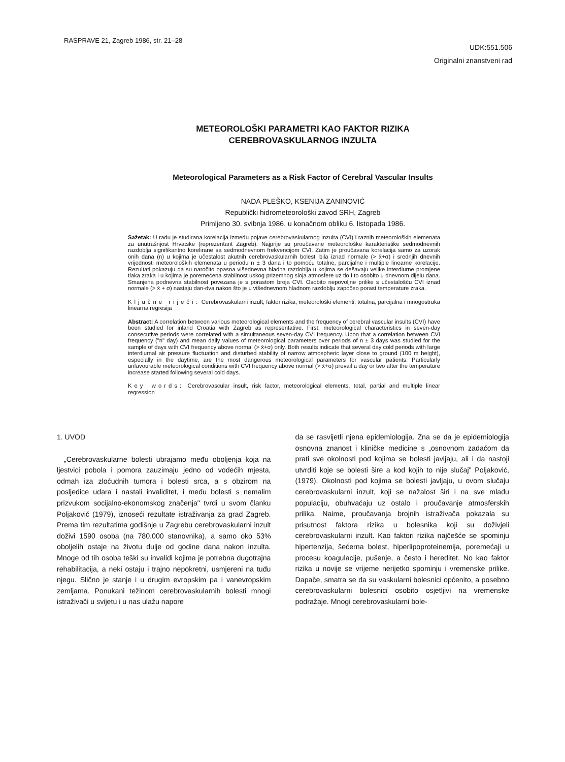RASPRAVE 21, Zagreb 1986, str. 21–28
UDK:551.506
Originalni znanstveni rad
METEOROLOŠKI PARAMETRI KAO FAKTOR RIZIKA
CEREBROVASKULARNOG INZULTA
Meteorological Parameters as a Risk Factor of Cerebral Vascular Insults
NADA PLEŠKO, KSENIJA ZANINOVIĆ
Republički hidrometeorološki zavod SRH, Zagreb
Primljeno 30. svibnja 1986, u konačnom obliku 6. listopada 1986.
Sažetak: U radu je studirana korelacija između pojave cerebrovaskularnog inzulta (CVI) i raznih meteoroloških elemenata za unutrašnjost Hrvatske (reprezentant Zagreb). Najprije su proučavane meteorološke karakteristike sedmodnevnih razdoblja signifikantno korelirane sa sedmodnevnom frekvencijom CVI. Zatim je proučavana korelacija samo za uzorak onih dana (n) u kojima je učestalost akutnih cerebrovaskularnih bolesti bila iznad normale (> x̄+σ) i srednjih dnevnih vrijednosti meteoroloških elemenata u periodu n ± 3 dana i to pomoću totalne, parcijalne i multiple linearne korelacije. Rezultati pokazuju da su naročito opasna višednevna hladna razdoblja u kojima se dešavaju velike interdiurne promjene tlaka zraka i u kojima je poremećena stabilnost uskog prizemnog sloja atmosfere uz tlo i to osobito u dnevnom dijelu dana. Smanjena podnevna stabilnost povezana je s porastom broja CVI. Osobito nepovoljne prilike s učestalošću CVI iznad normale (> x̄ + σ) nastaju dan-dva nakon što je u višednevnom hladnom razdoblju započeo porast temperature zraka.
Ključne riječi: Cerebrovaskularni inzult, faktor rizika, meteorološki elementi, totalna, parcijalna i mnogostruka linearna regresija
Abstract: A correlation between various meteorological elements and the frequency of cerebral vascular insults (CVI) have been studied for inland Croatia with Zagreb as representative. First, meteorological characteristics in seven-day consecutive periods were correlated with a simultaneous seven-day CVI frequency. Upon that a correlation between CVI frequency ("n" day) and mean daily values of meteorological parameters over periods of n ± 3 days was studied for the sample of days with CVI frequency above normal (> x̄+σ) only. Both results indicate that several day cold periods with large interdiurnal air pressure fluctuation and disturbed stability of narrow atmospheric layer close to ground (100 m height), especially in the daytime, are the most dangerous meteorological parameters for vascular patients. Particularly unfavourable meteorological conditions with CVI frequency above normal (> x̄+σ) prevail a day or two after the temperature increase started following several cold days.
Key words: Cerebrovascular insult, risk factor, meteorological elements, total, partial and multiple linear regression
1. UVOD
„Cerebrovaskularne bolesti ubrajamo među oboljenja koja na ljestvici pobola i pomora zauzimaju jedno od vodećih mjesta, odmah iza zloćudnih tumora i bolesti srca, a s obzirom na posljedice udara i nastali invaliditet, i među bolesti s nemalim prizvukom socijalno-ekonomskog značenja" tvrdi u svom članku Poljaković (1979), iznoseći rezultate istraživanja za grad Zagreb. Prema tim rezultatima godišnje u Zagrebu cerebrovaskularni inzult doživi 1590 osoba (na 780.000 stanovnika), a samo oko 53% oboljelih ostaje na životu dulje od godine dana nakon inzulta. Mnoge od tih osoba teški su invalidi kojima je potrebna dugotrajna rehabilitacija, a neki ostaju i trajno nepokretni, usmjereni na tuđu njegu. Slično je stanje i u drugim evropskim pa i vanevropskim zemljama. Ponukani težinom cerebrovaskularnih bolesti mnogi istraživači u svijetu i u nas ulažu napore
da se rasvijetli njena epidemiologija. Zna se da je epidemiologija osnovna znanost i kliničke medicine s „osnovnom zadaćom da prati sve okolnosti pod kojima se bolesti javljaju, ali i da nastoji utvrditi koje se bolesti šire a kod kojih to nije slučaj" Poljaković, (1979). Okolnosti pod kojima se bolesti javljaju, u ovom slučaju cerebrovaskularni inzult, koji se nažalost širi i na sve mlađu populaciju, obuhvaćaju uz ostalo i proučavanje atmosferskih prilika. Naime, proučavanja brojnih istraživača pokazala su prisutnost faktora rizika u bolesnika koji su doživjeli cerebrovaskularni inzult. Kao faktori rizika najčešće se spominju hipertenzija, šećerna bolest, hiperlipoproteinemija, poremećaji u procesu koagulacije, pušenje, a često i hereditet. No kao faktor rizika u novije se vrijeme nerijetko spominju i vremenske prilike. Dapače, smatra se da su vaskularni bolesnici općenito, a posebno cerebrovaskularni bolesnici osobito osjetljivi na vremenske podražaje. Mnogi cerebrovaskularni bole-